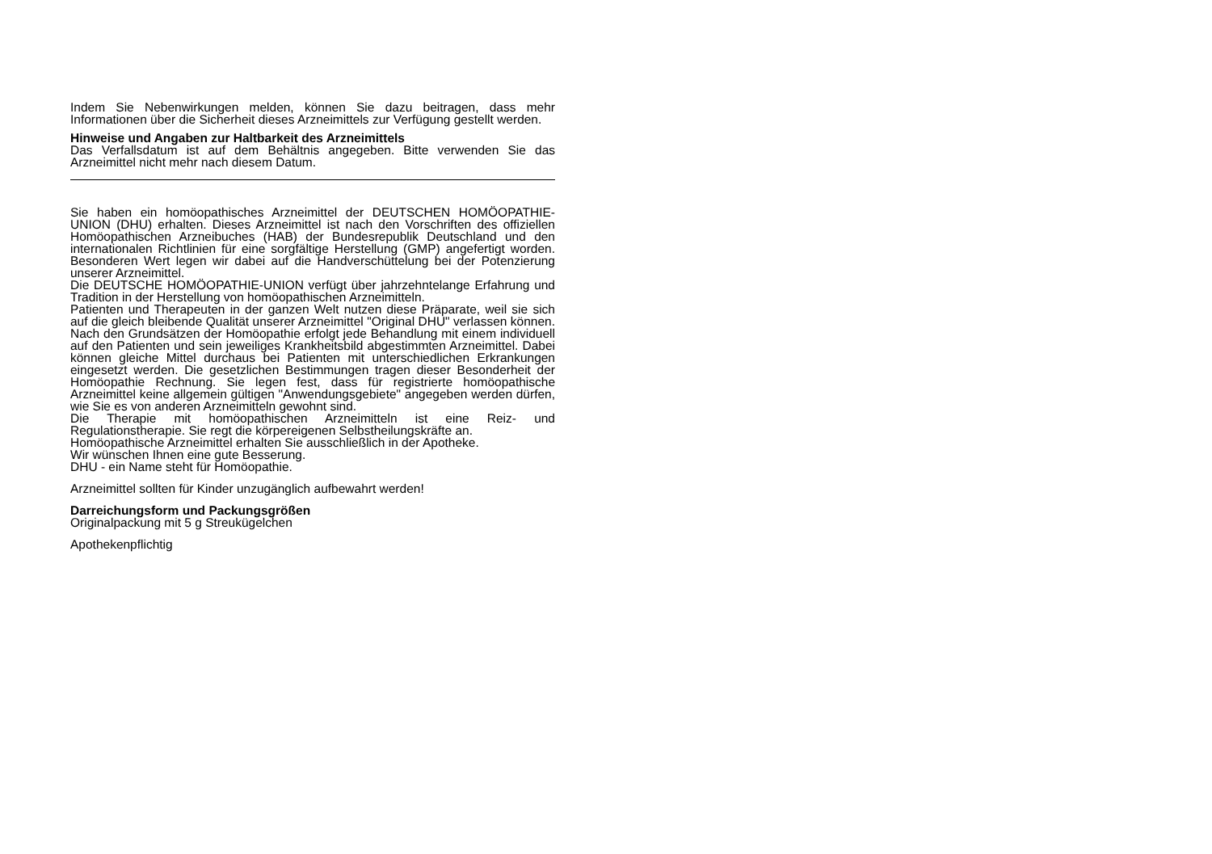Indem Sie Nebenwirkungen melden, können Sie dazu beitragen, dass mehr Informationen über die Sicherheit dieses Arzneimittels zur Verfügung gestellt werden.
Hinweise und Angaben zur Haltbarkeit des Arzneimittels
Das Verfallsdatum ist auf dem Behältnis angegeben. Bitte verwenden Sie das Arzneimittel nicht mehr nach diesem Datum.
Sie haben ein homöopathisches Arzneimittel der DEUTSCHEN HOMÖOPATHIE-UNION (DHU) erhalten. Dieses Arzneimittel ist nach den Vorschriften des offiziellen Homöopathischen Arzneibuches (HAB) der Bundesrepublik Deutschland und den internationalen Richtlinien für eine sorgfältige Herstellung (GMP) angefertigt worden. Besonderen Wert legen wir dabei auf die Handverschüttelung bei der Potenzierung unserer Arzneimittel.
Die DEUTSCHE HOMÖOPATHIE-UNION verfügt über jahrzehntelange Erfahrung und Tradition in der Herstellung von homöopathischen Arzneimitteln.
Patienten und Therapeuten in der ganzen Welt nutzen diese Präparate, weil sie sich auf die gleich bleibende Qualität unserer Arzneimittel "Original DHU" verlassen können. Nach den Grundsätzen der Homöopathie erfolgt jede Behandlung mit einem individuell auf den Patienten und sein jeweiliges Krankheitsbild abgestimmten Arzneimittel. Dabei können gleiche Mittel durchaus bei Patienten mit unterschiedlichen Erkrankungen eingesetzt werden. Die gesetzlichen Bestimmungen tragen dieser Besonderheit der Homöopathie Rechnung. Sie legen fest, dass für registrierte homöopathische Arzneimittel keine allgemein gültigen "Anwendungsgebiete" angegeben werden dürfen, wie Sie es von anderen Arzneimitteln gewohnt sind.
Die Therapie mit homöopathischen Arzneimitteln ist eine Reiz- und Regulationstherapie. Sie regt die körpereigenen Selbstheilungskräfte an.
Homöopathische Arzneimittel erhalten Sie ausschließlich in der Apotheke.
Wir wünschen Ihnen eine gute Besserung.
DHU - ein Name steht für Homöopathie.
Arzneimittel sollten für Kinder unzugänglich aufbewahrt werden!
Darreichungsform und Packungsgrößen
Originalpackung mit 5 g Streukügelchen
Apothekenpflichtig